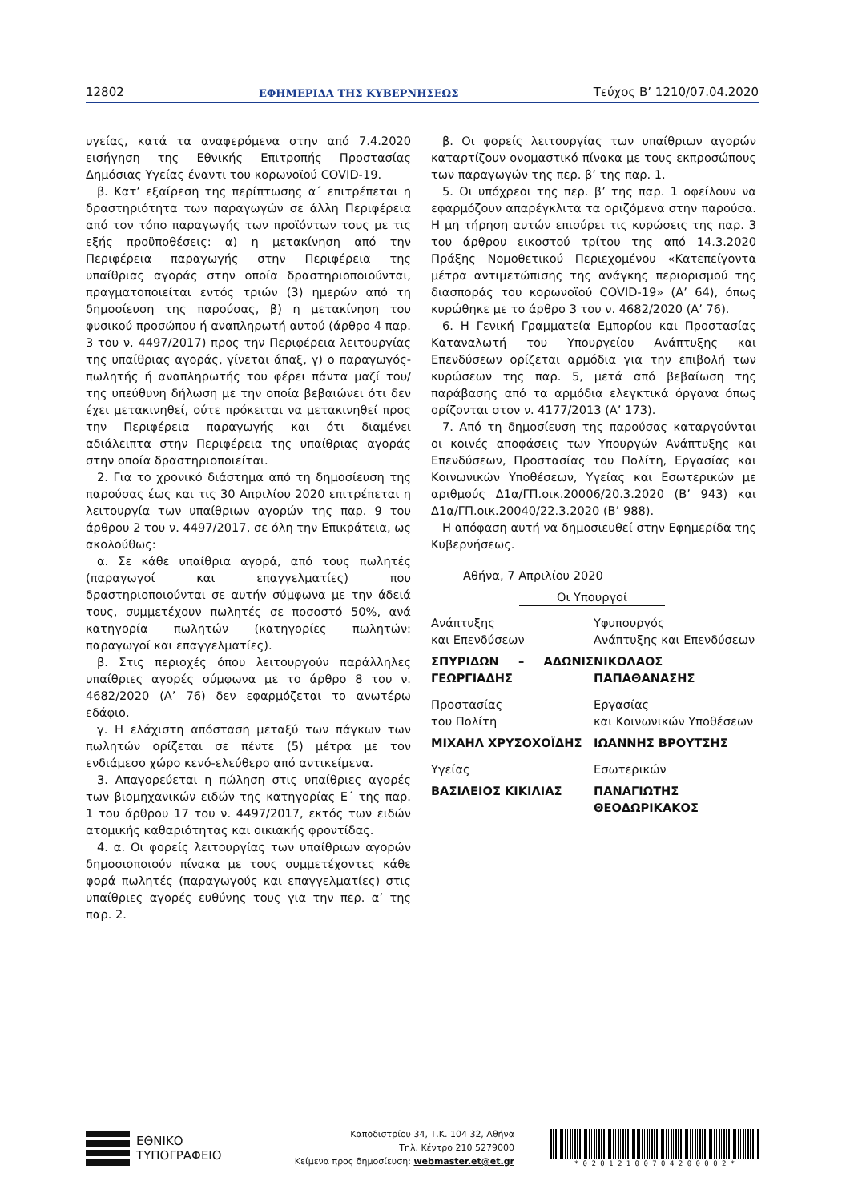12802 ΕΦΗΜΕΡΙΔΑ ΤΗΣ ΚΥΒΕΡΝΗΣΕΩΣ Τεύχος B’ 1210/07.04.2020
υγείας, κατά τα αναφερόμενα στην από 7.4.2020 εισήγηση της Εθνικής Επιτροπής Προστασίας Δημόσιας Υγείας έναντι του κορωνοϊού COVID-19.
β. Κατ’ εξαίρεση της περίπτωσης α΄ επιτρέπεται η δραστηριότητα των παραγωγών σε άλλη Περιφέρεια από τον τόπο παραγωγής των προϊόντων τους με τις εξής προϋποθέσεις: α) η μετακίνηση από την Περιφέρεια παραγωγής στην Περιφέρεια της υπαίθριας αγοράς στην οποία δραστηριοποιούνται, πραγματοποιείται εντός τριών (3) ημερών από τη δημοσίευση της παρούσας, β) η μετακίνηση του φυσικού προσώπου ή αναπληρωτή αυτού (άρθρο 4 παρ. 3 του ν. 4497/2017) προς την Περιφέρεια λειτουργίας της υπαίθριας αγοράς, γίνεται άπαξ, γ) ο παραγωγός-πωλητής ή αναπληρωτής του φέρει πάντα μαζί του/της υπεύθυνη δήλωση με την οποία βεβαιώνει ότι δεν έχει μετακινηθεί, ούτε πρόκειται να μετακινηθεί προς την Περιφέρεια παραγωγής και ότι διαμένει αδιάλειπτα στην Περιφέρεια της υπαίθριας αγοράς στην οποία δραστηριοποιείται.
2. Για το χρονικό διάστημα από τη δημοσίευση της παρούσας έως και τις 30 Απριλίου 2020 επιτρέπεται η λειτουργία των υπαίθριων αγορών της παρ. 9 του άρθρου 2 του ν. 4497/2017, σε όλη την Επικράτεια, ως ακολούθως:
α. Σε κάθε υπαίθρια αγορά, από τους πωλητές (παραγωγοί και επαγγελματίες) που δραστηριοποιούνται σε αυτήν σύμφωνα με την άδειά τους, συμμετέχουν πωλητές σε ποσοστό 50%, ανά κατηγορία πωλητών (κατηγορίες πωλητών: παραγωγοί και επαγγελματίες).
β. Στις περιοχές όπου λειτουργούν παράλληλες υπαίθριες αγορές σύμφωνα με το άρθρο 8 του ν. 4682/2020 (Α’ 76) δεν εφαρμόζεται το ανωτέρω εδάφιο.
γ. Η ελάχιστη απόσταση μεταξύ των πάγκων των πωλητών ορίζεται σε πέντε (5) μέτρα με τον ενδιάμεσο χώρο κενό-ελεύθερο από αντικείμενα.
3. Απαγορεύεται η πώληση στις υπαίθριες αγορές των βιομηχανικών ειδών της κατηγορίας Ε΄ της παρ. 1 του άρθρου 17 του ν. 4497/2017, εκτός των ειδών ατομικής καθαριότητας και οικιακής φροντίδας.
4. α. Οι φορείς λειτουργίας των υπαίθριων αγορών δημοσιοποιούν πίνακα με τους συμμετέχοντες κάθε φορά πωλητές (παραγωγούς και επαγγελματίες) στις υπαίθριες αγορές ευθύνης τους για την περ. α’ της παρ. 2.
β. Οι φορείς λειτουργίας των υπαίθριων αγορών καταρτίζουν ονομαστικό πίνακα με τους εκπροσώπους των παραγωγών της περ. β’ της παρ. 1.
5. Οι υπόχρεοι της περ. β’ της παρ. 1 οφείλουν να εφαρμόζουν απαρέγκλιτα τα οριζόμενα στην παρούσα. Η μη τήρηση αυτών επισύρει τις κυρώσεις της παρ. 3 του άρθρου εικοστού τρίτου της από 14.3.2020 Πράξης Νομοθετικού Περιεχομένου «Κατεπείγοντα μέτρα αντιμετώπισης της ανάγκης περιορισμού της διασποράς του κορωνοϊού COVID-19» (Α’ 64), όπως κυρώθηκε με το άρθρο 3 του ν. 4682/2020 (Α’ 76).
6. Η Γενική Γραμματεία Εμπορίου και Προστασίας Καταναλωτή του Υπουργείου Ανάπτυξης και Επενδύσεων ορίζεται αρμόδια για την επιβολή των κυρώσεων της παρ. 5, μετά από βεβαίωση της παράβασης από τα αρμόδια ελεγκτικά όργανα όπως ορίζονται στον ν. 4177/2013 (Α’ 173).
7. Από τη δημοσίευση της παρούσας καταργούνται οι κοινές αποφάσεις των Υπουργών Ανάπτυξης και Επενδύσεων, Προστασίας του Πολίτη, Εργασίας και Κοινωνικών Υποθέσεων, Υγείας και Εσωτερικών με αριθμούς Δ1α/ΓΠ.οικ.20006/20.3.2020 (Β’ 943) και Δ1α/ΓΠ.οικ.20040/22.3.2020 (Β’ 988).
Η απόφαση αυτή να δημοσιευθεί στην Εφημερίδα της Κυβερνήσεως.
Αθήνα, 7 Απριλίου 2020
Οι Υπουργοί
Ανάπτυξης
και Επενδύσεων
ΣΠΥΡΙΔΩΝ – ΑΔΩΝΙΣ ΓΕΩΡΓΙΑΔΗΣ
Υφυπουργός
Ανάπτυξης και Επενδύσεων
ΝΙΚΟΛΑΟΣ ΠΑΠΑΘΑΝΑΣΗΣ
Προστασίας
του Πολίτη
ΜΙΧΑΗΛ ΧΡΥΣΟΧΟΪΔΗΣ
Εργασίας
και Κοινωνικών Υποθέσεων
ΙΩΑΝΝΗΣ ΒΡΟΥΤΣΗΣ
Υγείας
ΒΑΣΙΛΕΙΟΣ ΚΙΚΙΛΙΑΣ
Εσωτερικών
ΠΑΝΑΓΙΩΤΗΣ ΘΕΟΔΩΡΙΚΑΚΟΣ
ΕΘΝΙΚΟ
ΤΥΠΟΓΡΑΦΕΙΟ
Καποδιστρίου 34, Τ.Κ. 104 32, Αθήνα
Τηλ. Κέντρο 210 5279000
Κείμενα προς δημοσίευση: webmaster.et@et.gr
* 0 2 0 1 2 1 0 0 7 0 4 2 0 0 0 0 2 *